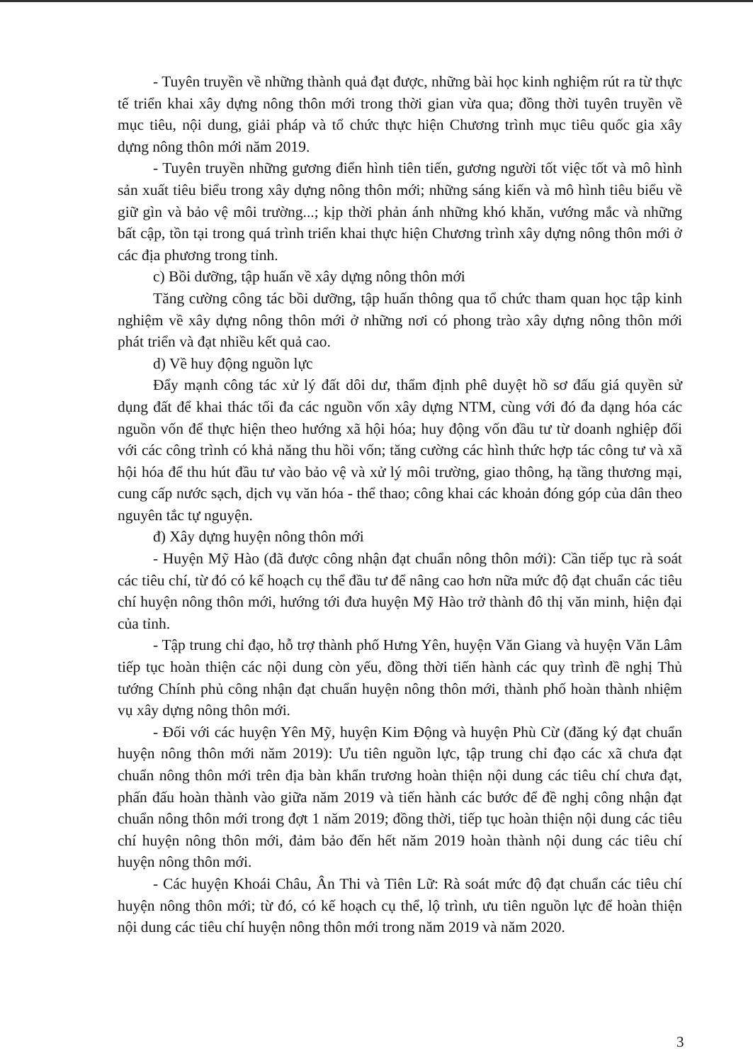- Tuyên truyền về những thành quả đạt được, những bài học kinh nghiệm rút ra từ thực tế triển khai xây dựng nông thôn mới trong thời gian vừa qua; đồng thời tuyên truyền về mục tiêu, nội dung, giải pháp và tổ chức thực hiện Chương trình mục tiêu quốc gia xây dựng nông thôn mới năm 2019.
- Tuyên truyền những gương điển hình tiên tiến, gương người tốt việc tốt và mô hình sản xuất tiêu biểu trong xây dựng nông thôn mới; những sáng kiến và mô hình tiêu biểu về giữ gìn và bảo vệ môi trường...; kịp thời phản ánh những khó khăn, vướng mắc và những bất cập, tồn tại trong quá trình triển khai thực hiện Chương trình xây dựng nông thôn mới ở các địa phương trong tỉnh.
c) Bồi dưỡng, tập huấn về xây dựng nông thôn mới
Tăng cường công tác bồi dưỡng, tập huấn thông qua tổ chức tham quan học tập kinh nghiệm về xây dựng nông thôn mới ở những nơi có phong trào xây dựng nông thôn mới phát triển và đạt nhiều kết quả cao.
d) Về huy động nguồn lực
Đẩy mạnh công tác xử lý đất dôi dư, thẩm định phê duyệt hồ sơ đấu giá quyền sử dụng đất để khai thác tối đa các nguồn vốn xây dựng NTM, cùng với đó đa dạng hóa các nguồn vốn để thực hiện theo hướng xã hội hóa; huy động vốn đầu tư từ doanh nghiệp đối với các công trình có khả năng thu hồi vốn; tăng cường các hình thức hợp tác công tư và xã hội hóa để thu hút đầu tư vào bảo vệ và xử lý môi trường, giao thông, hạ tầng thương mại, cung cấp nước sạch, dịch vụ văn hóa - thể thao; công khai các khoản đóng góp của dân theo nguyên tắc tự nguyện.
đ) Xây dựng huyện nông thôn mới
- Huyện Mỹ Hào (đã được công nhận đạt chuẩn nông thôn mới): Cần tiếp tục rà soát các tiêu chí, từ đó có kế hoạch cụ thể đầu tư để nâng cao hơn nữa mức độ đạt chuẩn các tiêu chí huyện nông thôn mới, hướng tới đưa huyện Mỹ Hào trở thành đô thị văn minh, hiện đại của tỉnh.
- Tập trung chỉ đạo, hỗ trợ thành phố Hưng Yên, huyện Văn Giang và huyện Văn Lâm tiếp tục hoàn thiện các nội dung còn yếu, đồng thời tiến hành các quy trình đề nghị Thủ tướng Chính phủ công nhận đạt chuẩn huyện nông thôn mới, thành phố hoàn thành nhiệm vụ xây dựng nông thôn mới.
- Đối với các huyện Yên Mỹ, huyện Kim Động và huyện Phù Cừ (đăng ký đạt chuẩn huyện nông thôn mới năm 2019): Ưu tiên nguồn lực, tập trung chỉ đạo các xã chưa đạt chuẩn nông thôn mới trên địa bàn khẩn trương hoàn thiện nội dung các tiêu chí chưa đạt, phấn đấu hoàn thành vào giữa năm 2019 và tiến hành các bước để đề nghị công nhận đạt chuẩn nông thôn mới trong đợt 1 năm 2019; đồng thời, tiếp tục hoàn thiện nội dung các tiêu chí huyện nông thôn mới, đảm bảo đến hết năm 2019 hoàn thành nội dung các tiêu chí huyện nông thôn mới.
- Các huyện Khoái Châu, Ân Thi và Tiên Lữ: Rà soát mức độ đạt chuẩn các tiêu chí huyện nông thôn mới; từ đó, có kế hoạch cụ thể, lộ trình, ưu tiên nguồn lực để hoàn thiện nội dung các tiêu chí huyện nông thôn mới trong năm 2019 và năm 2020.
3